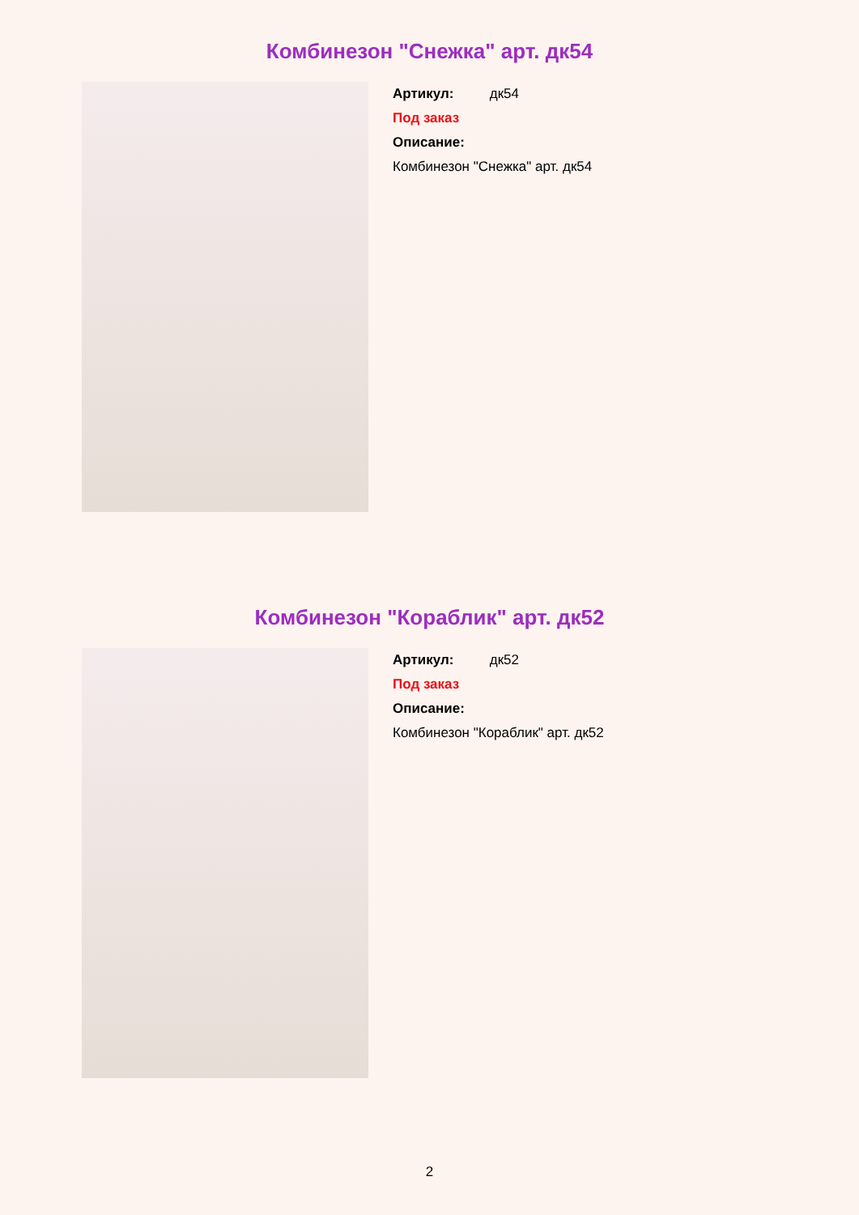Комбинезон "Снежка" арт. дк54
Артикул: дк54
Под заказ
Описание:
Комбинезон "Снежка" арт. дк54
Комбинезон "Кораблик" арт. дк52
Артикул: дк52
Под заказ
Описание:
Комбинезон "Кораблик" арт. дк52
2